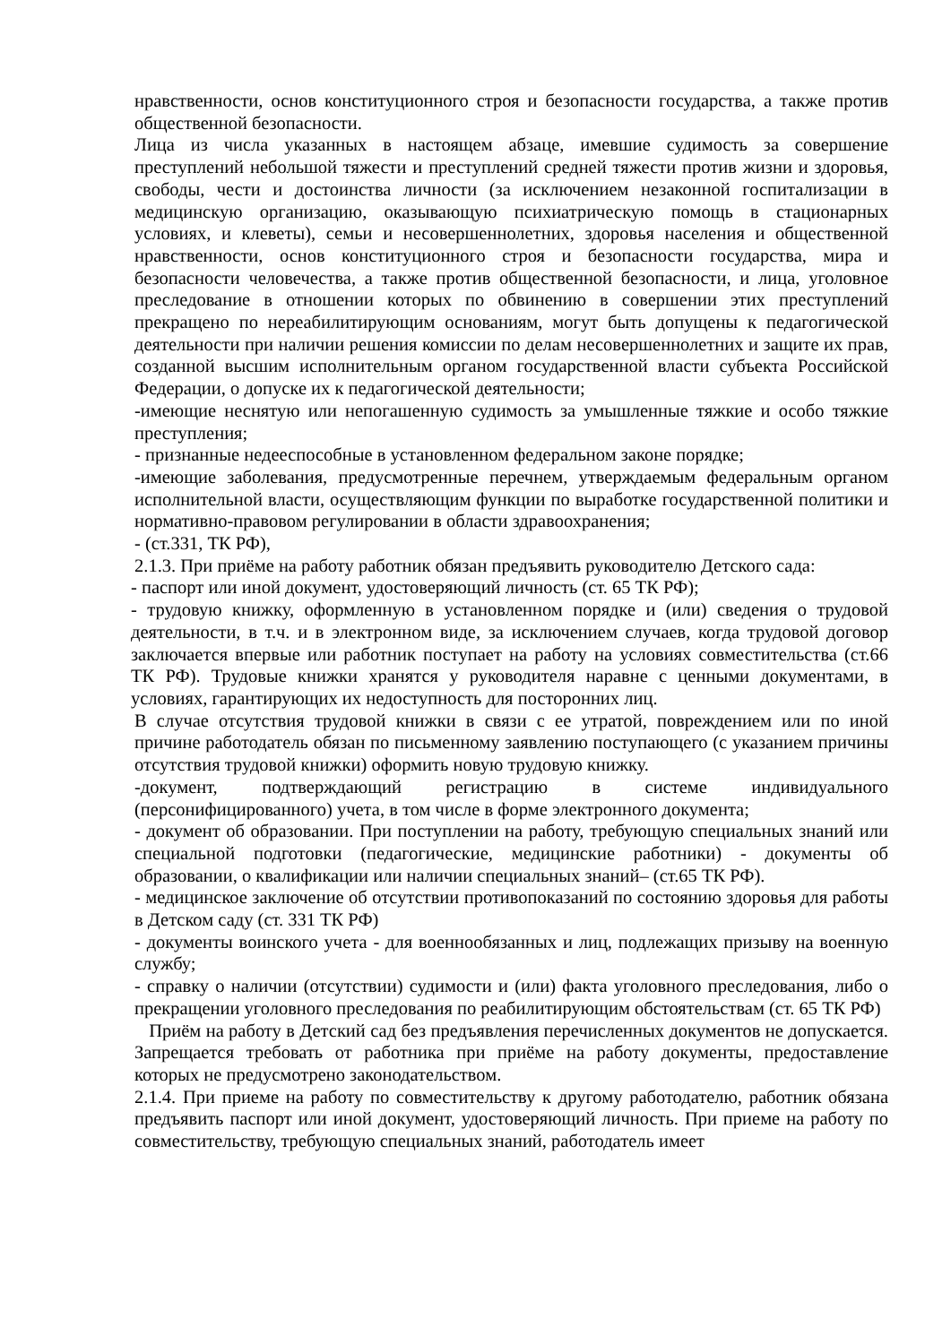нравственности, основ конституционного строя и безопасности государства, а также против общественной безопасности.
Лица из числа указанных в настоящем абзаце, имевшие судимость за совершение преступлений небольшой тяжести и преступлений средней тяжести против жизни и здоровья, свободы, чести и достоинства личности (за исключением незаконной госпитализации в медицинскую организацию, оказывающую психиатрическую помощь в стационарных условиях, и клеветы), семьи и несовершеннолетних, здоровья населения и общественной нравственности, основ конституционного строя и безопасности государства, мира и безопасности человечества, а также против общественной безопасности, и лица, уголовное преследование в отношении которых по обвинению в совершении этих преступлений прекращено по нереабилитирующим основаниям, могут быть допущены к педагогической деятельности при наличии решения комиссии по делам несовершеннолетних и защите их прав, созданной высшим исполнительным органом государственной власти субъекта Российской Федерации, о допуске их к педагогической деятельности;
-имеющие неснятую или непогашенную судимость за умышленные тяжкие и особо тяжкие преступления;
- признанные недееспособные в установленном федеральном законе порядке;
-имеющие заболевания, предусмотренные перечнем, утверждаемым федеральным органом исполнительной власти, осуществляющим функции по выработке государственной политики и нормативно-правовом регулировании в области здравоохранения;
- (ст.331, ТК РФ),
2.1.3. При приёме на работу работник обязан предъявить руководителю Детского сада:
- паспорт или иной документ, удостоверяющий личность (ст. 65 ТК РФ);
- трудовую книжку, оформленную в установленном порядке и (или) сведения о трудовой деятельности, в т.ч. и в электронном виде, за исключением случаев, когда трудовой договор заключается впервые или работник поступает на работу на условиях совместительства (ст.66 ТК РФ). Трудовые книжки хранятся у руководителя наравне с ценными документами, в условиях, гарантирующих их недоступность для посторонних лиц.
В случае отсутствия трудовой книжки в связи с ее утратой, повреждением или по иной причине работодатель обязан по письменному заявлению поступающего (с указанием причины отсутствия трудовой книжки) оформить новую трудовую книжку.
-документ, подтверждающий регистрацию в системе индивидуального (персонифицированного) учета, в том числе в форме электронного документа;
- документ об образовании. При поступлении на работу, требующую специальных знаний или специальной подготовки (педагогические, медицинские работники) - документы об образовании, о квалификации или наличии специальных знаний– (ст.65 ТК РФ).
- медицинское заключение об отсутствии противопоказаний по состоянию здоровья для работы в Детском саду (ст. 331 ТК РФ)
- документы воинского учета - для военнообязанных и лиц, подлежащих призыву на военную службу;
- справку о наличии (отсутствии) судимости и (или) факта уголовного преследования, либо о прекращении уголовного преследования по реабилитирующим обстоятельствам (ст. 65 ТК РФ)
Приём на работу в Детский сад без предъявления перечисленных документов не допускается. Запрещается требовать от работника при приёме на работу документы, предоставление которых не предусмотрено законодательством.
2.1.4. При приеме на работу по совместительству к другому работодателю, работник обязана предъявить паспорт или иной документ, удостоверяющий личность. При приеме на работу по совместительству, требующую специальных знаний, работодатель имеет